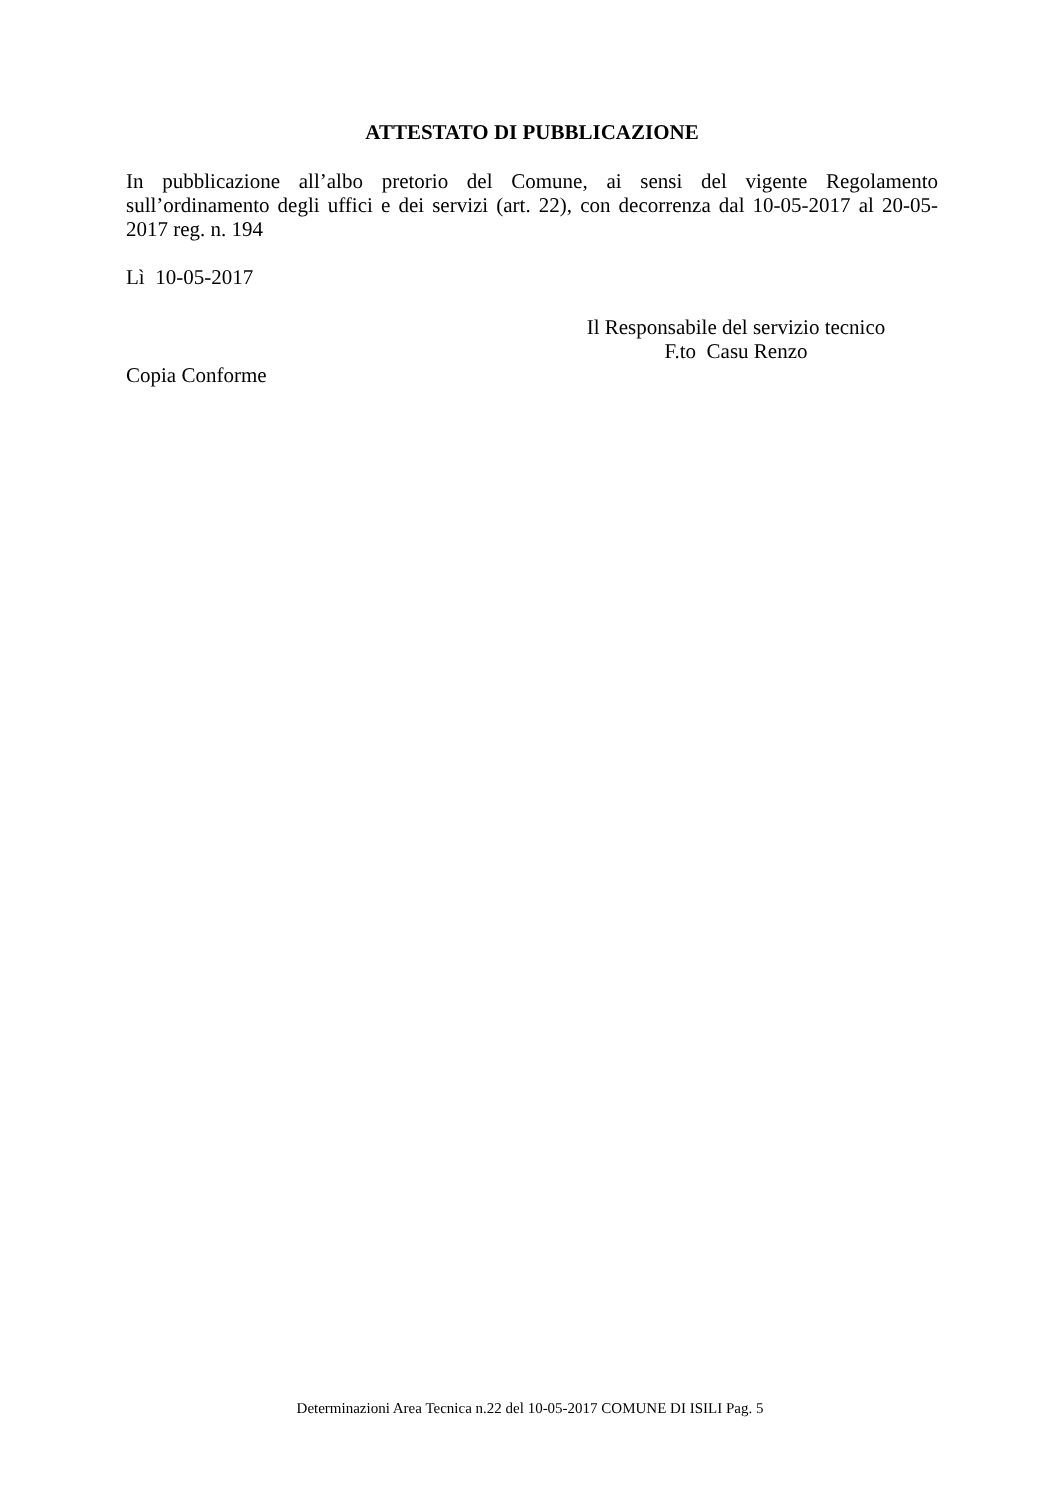ATTESTATO DI PUBBLICAZIONE
In pubblicazione all’albo pretorio del Comune, ai sensi del vigente Regolamento sull’ordinamento degli uffici e dei servizi (art. 22), con decorrenza dal 10-05-2017 al 20-05-2017 reg. n. 194
Lì 10-05-2017
Il Responsabile del servizio tecnico
F.to Casu Renzo
Copia Conforme
Determinazioni Area Tecnica n.22 del 10-05-2017 COMUNE DI ISILI Pag. 5